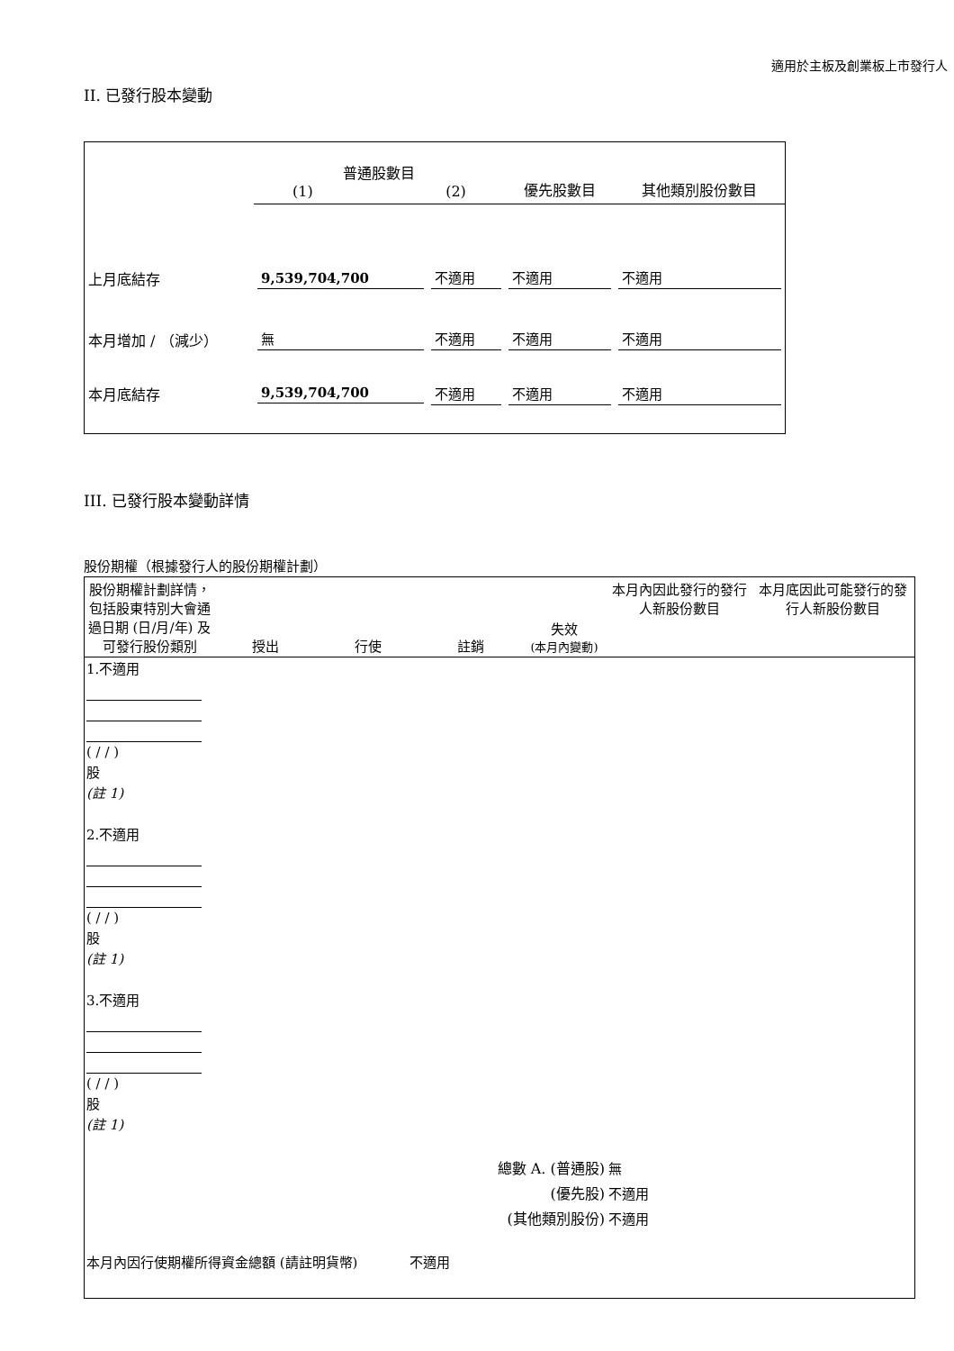適用於主板及創業板上市發行人
II. 已發行股本變動
| | 普通股數目 (1) (2) | | 優先股數目 | 其他類別股份數目 |
| 上月底結存 | 9,539,704,700 | 不適用 | 不適用 | 不適用 |
| 本月增加 / （減少） | 無 | 不適用 | 不適用 | 不適用 |
| 本月底結存 | 9,539,704,700 | 不適用 | 不適用 | 不適用 |
III. 已發行股本變動詳情
股份期權（根據發行人的股份期權計劃）
| 股份期權計劃詳情，包括股東特別大會通過日期 (日/月/年) 及可發行股份類別 | 授出 | 行使 | 註銷 | 失效 (本月內變動) | 本月內因此發行的發行人新股份數目 | 本月底因此可能發行的發行人新股份數目 |
| --- | --- | --- | --- | --- | --- | --- |
| 1.不適用 ( / / ) 股 (註 1) | | | | | | |
| 2.不適用 ( / / ) 股 (註 1) | | | | | | |
| 3.不適用 ( / / ) 股 (註 1) | | | | | | |
| 總數 A. (普通股) (優先股) (其他類別股份) | | | | | 無 不適用 不適用 | |
| 本月內因行使期權所得資金總額 (請註明貨幣) 不適用 | | | | | | |